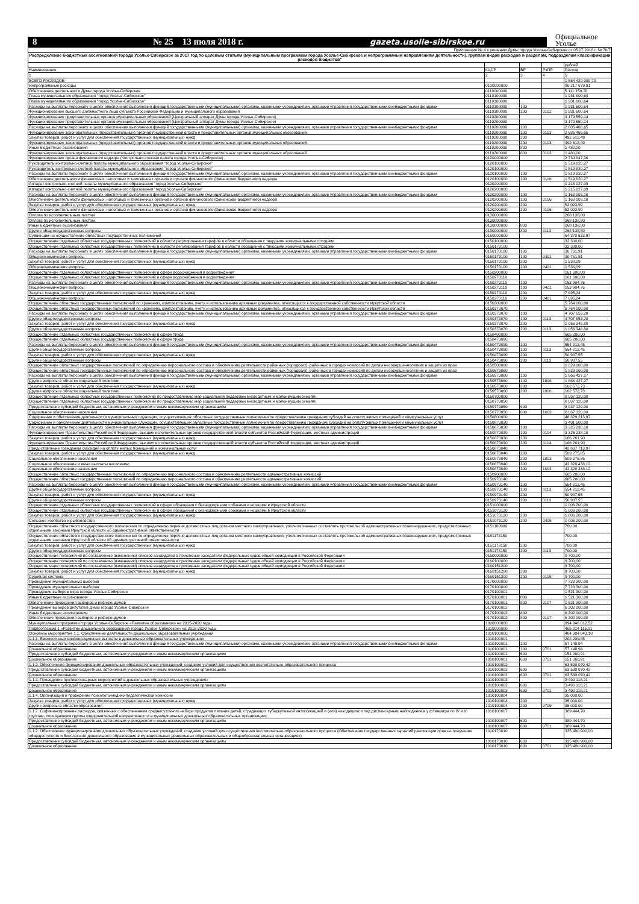8 № 25 13 июля 2018 г. gazeta.usolie-sibirskoe.ru
Официальное
Усолье
| Приложение № 4 к решению Думы города Усолье-Сибирское от 05.07.2018 г. № 70/7 | | | | |
| Распределение бюджетных ассигнований города Усолье-Сибирское за 2017 год по целевым статьям (муниципальным программам города Усолье-Сибирское и непрограммным направлениям деятельности), группам видов расходов и разделам, подразделам классификации расходов бюджетов" | | | | |
| | | | | рублей |
| Наименование | КЦСР | ВР | РзПР | Расход |
| 1 | 2 | 3 | 4 | 5 |
| ВСЕГО РАСХОДОВ | | | | 1 564 429 009,73 |
| Непрограммные расходы | 0100000000 | | | 80 217 679,91 |
| Обеспечение деятельности Думы города Усолье-Сибирское | 0110000000 | | | 5 111 159,78 |
| Глава муниципального образования "город Усолье-Сибирское" | 0110100000 | | | 1 931 600,64 |
| Глава муниципального образования "город Усолье-Сибирское" | 0110100000 | | | 1 931 600,64 |
| Расходы на выплаты персоналу в целях обеспечения выполнения функций государственными (муниципальными) органами, казенными учреждениями, органами управления государственными внебюджетными фондами | 0110100000 | 100 | | 1 931 600,64 |
| Функционирование высшего должностного лица субъекта Российской Федерации и муниципального образования | 0110100000 | 100 | 0102 | 1 931 600,64 |
| Функционирование представительных органов муниципальных образований (Центральный аппарат Думы города Усолье-Сибирское) | 0110200000 | | | 3 179 559,14 |
| Функционирование представительных органов муниципальных образований (Центральный аппарат Думы города Усолье-Сибирское) | 0110200000 | | | 3 179 559,14 |
| Расходы на выплаты персоналу в целях обеспечения выполнения функций государственными (муниципальными) органами, казенными учреждениями, органами управления государственными внебюджетными фондами | 0110200000 | 100 | | 2 685 466,65 |
| Функционирование законодательных (представительных) органов государственной власти и представительных органов муниципальных образований | 0110200000 | 100 | 0103 | 2 685 466,65 |
| Закупка товаров, работ и услуг для обеспечения государственных (муниципальных) нужд | 0110200000 | 200 | | 492 612,49 |
| Функционирование законодательных (представительных) органов государственной власти и представительных органов муниципальных образований | 0110200000 | 200 | 0103 | 492 612,49 |
| Иные бюджетные ассигнования | 0110200000 | 800 | | 1 480,00 |
| Функционирование законодательных (представительных) органов государственной власти и представительных органов муниципальных образований | 0110200000 | 800 | 0103 | 1 480,00 |
| Функционирование органа финансового надзора (Контрольно-счетная палата города Усолье-Сибирское) | 0120000000 | | | 2 734 847,36 |
| Руководитель контрольно-счетной палаты муниципального образования "город Усолье-Сибирское" | 0120100000 | | | 1 519 820,27 |
| Руководитель контрольно-счетной палаты муниципального образования "город Усолье-Сибирское" | 0120100000 | | | 1 519 820,27 |
| Расходы на выплаты персоналу в целях обеспечения выполнения функций государственными (муниципальными) органами, казенными учреждениями, органами управления государственными внебюджетными фондами | 0120100000 | 100 | | 1 519 820,27 |
| Обеспечение деятельности финансовых, налоговых и таможенных органов и органов финансового (финансово-бюджетного) надзора | 0120100000 | 100 | 0106 | 1 519 820,27 |
| Аппарат контрольно-счетной палаты муниципального образования "город Усолье-Сибирское" | 0120200000 | | | 1 215 027,09 |
| Аппарат контрольно-счетной палаты муниципального образования "город Усолье-Сибирское" | 0120200000 | | | 1 215 027,09 |
| Расходы на выплаты персоналу в целях обеспечения выполнения функций государственными (муниципальными) органами, казенными учреждениями, органами управления государственными внебюджетными фондами | 0120200000 | 100 | | 1 163 003,10 |
| Обеспечение деятельности финансовых, налоговых и таможенных органов и органов финансового (финансово-бюджетного) надзора | 0120200000 | 100 | 0106 | 1 163 003,10 |
| Закупка товаров, работ и услуг для обеспечения государственных (муниципальных) нужд | 0120200000 | 200 | | 52 023,99 |
| Обеспечение деятельности финансовых, налоговых и таможенных органов и органов финансового (финансово-бюджетного) надзора | 0120200000 | 200 | 0106 | 52 023,99 |
| Оплата по исполнительным листам | 0130000000 | | | 268 138,80 |
| Оплата по исполнительным листам | 0130000000 | | | 268 138,80 |
| Иные бюджетные ассигнования | 0130000000 | 800 | | 268 138,80 |
| Другие общегосударственные вопросы | 0130000000 | 800 | 0113 | 268 138,80 |
| Субвенции на осуществление областных государственных полномочий | 0150000000 | | | 64 370 533,97 |
| Осуществление отдельных областных государственных полномочий в области регулирования тарифов в области обращения с твердыми коммунальными отходами | 0150100000 | | | 32 300,00 |
| Осуществление отдельных областных государственных полномочий в области регулирования тарифов в области обращения с твердыми коммунальными отходами | 0150173100 | | | 32 300,00 |
| Расходы на выплаты персоналу в целях обеспечения выполнения функций государственными (муниципальными) органами, казенными учреждениями, органами управления государственными внебюджетными фондами | 0150173100 | 100 | | 30 761,91 |
| Общеэкономические вопросы | 0150173100 | 100 | 0401 | 30 761,91 |
| Закупка товаров, работ и услуг для обеспечения государственных (муниципальных) нужд | 0150173100 | 200 | | 1 538,09 |
| Общеэкономические вопросы | 0150173100 | 200 | 0401 | 1 538,09 |
| Осуществление отдельных областных государственных полномочий в сфере водоснабжения и водоотведения | 0150200000 | | | 161 600,00 |
| Осуществление отдельных областных государственных полномочий в сфере водоснабжения и водоотведения | 0150273110 | | | 161 600,00 |
| Расходы на выплаты персоналу в целях обеспечения выполнения функций государственными (муниципальными) органами, казенными учреждениями, органами управления государственными внебюджетными фондами | 0150273110 | 100 | | 153 904,76 |
| Общеэкономические вопросы | 0150273110 | 100 | 0401 | 153 904,76 |
| Закупка товаров, работ и услуг для обеспечения государственных (муниципальных) нужд | 0150273110 | 200 | | 7 695,24 |
| Общеэкономические вопросы | 0150273110 | 200 | 0401 | 7 695,24 |
| Осуществление областных государственных полномочий по хранению, комплектованию, учету и использованию архивных документов, относящихся к государственной собственности Иркутской области | 0150300000 | | | 5 764 000,00 |
| Осуществление областных государственных полномочий по хранению, комплектованию, учету и использованию архивных документов, относящихся к государственной собственности Иркутской области | 0150373070 | | | 5 764 000,00 |
| Расходы на выплаты персоналу в целях обеспечения выполнения функций государственными (муниципальными) органами, казенными учреждениями, органами управления государственными внебюджетными фондами | 0150373070 | 100 | | 4 707 653,20 |
| Другие общегосударственные вопросы | 0150373070 | 100 | 0113 | 4 707 653,20 |
| Закупка товаров, работ и услуг для обеспечения государственных (муниципальных) нужд | 0150373070 | 200 | | 1 056 346,80 |
| Другие общегосударственные вопросы | 0150373070 | 200 | 0113 | 1 056 346,80 |
| Осуществление отдельных областных государственных полномочий в сфере труда | 0150400000 | | | 605 200,00 |
| Осуществление отдельных областных государственных полномочий в сфере труда | 0150473090 | | | 605 200,00 |
| Расходы на выплаты персоналу в целях обеспечения выполнения функций государственными (муниципальными) органами, казенными учреждениями, органами управления государственными внебюджетными фондами | 0150473090 | 100 | | 554 212,45 |
| Другие общегосударственные вопросы | 0150473090 | 100 | 0113 | 554 212,45 |
| Закупка товаров, работ и услуг для обеспечения государственных (муниципальных) нужд | 0150473090 | 200 | | 50 987,55 |
| Другие общегосударственные вопросы | 0150473090 | 200 | 0113 | 50 987,55 |
| Осуществление областных государственных полномочий по определению персонального состава и обеспечению деятельности районных (городских), районных в городах комиссий по делам несовершеннолетних и защите их прав | 0150500000 | | | 1 829 000,00 |
| Осуществление областных государственных полномочий по определению персонального состава и обеспечению деятельности районных (городских), районных в городах комиссий по делам несовершеннолетних и защите их прав | 0150573060 | | | 1 829 000,00 |
| Расходы на выплаты персоналу в целях обеспечения выполнения функций государственными (муниципальными) органами, казенными учреждениями, органами управления государственными внебюджетными фондами | 0150573060 | 100 | | 1 666 427,27 |
| Другие вопросы в области социальной политики | 0150573060 | 100 | 1006 | 1 666 427,27 |
| Закупка товаров, работ и услуг для обеспечения государственных (муниципальных) нужд | 0150573060 | 200 | | 162 572,73 |
| Другие вопросы в области социальной политики | 0150573060 | 200 | 1006 | 162 572,73 |
| Осуществление отдельных областных государственных полномочий по предоставлению мер социальной поддержки многодетным и малоимущим семьям | 0150700000 | | | 8 037 120,00 |
| Осуществление отдельных областных государственных полномочий по предоставлению мер социальной поддержки многодетным и малоимущим семьям | 0150773050 | | | 8 037 120,00 |
| Предоставление субсидий бюджетным, автономным учреждениям и иным некоммерческим организациям | 0150773050 | 600 | | 8 037 120,00 |
| Социальное обеспечение населения | 0150773050 | 600 | 1003 | 8 037 120,00 |
| Содержание и обеспечение деятельности муниципальных служащих, осуществляющих областные государственные полномочия по предоставлению гражданам субсидий на оплату жилых помещений и коммунальных услуг | 0150800000 | | | 46 329 213,97 |
| Содержание и обеспечение деятельности муниципальных служащих, осуществляющих областные государственные полномочия по предоставлению гражданам субсидий на оплату жилых помещений и коммунальных услуг | 0150873030 | | | 3 491 500,00 |
| Расходы на выплаты персоналу в целях обеспечения выполнения функций государственными (муниципальными) органами, казенными учреждениями, органами управления государственными внебюджетными фондами | 0150873030 | 100 | | 3 325 238,10 |
| Функционирование Правительства Российской Федерации, высших исполнительных органов государственной власти субъектов Российской Федерации, местных администраций | 0150873030 | 100 | 0104 | 3 325 238,10 |
| Закупка товаров, работ и услуг для обеспечения государственных (муниципальных) нужд | 0150873030 | 200 | | 166 261,90 |
| Функционирование Правительства Российской Федерации, высших исполнительных органов государственной власти субъектов Российской Федерации, местных администраций | 0150873030 | 200 | 0104 | 166 261,90 |
| Предоставление гражданам субсидий на оплату жилых помещений и коммунальных услуг | 0150873040 | | | 42 837 713,97 |
| Закупка товаров, работ и услуг для обеспечения государственных (муниципальных) нужд | 0150873040 | 200 | | 509 275,85 |
| Социальное обеспечение населения | 0150873040 | 200 | 1003 | 509 275,85 |
| Социальное обеспечение и иные выплаты населению | 0150873040 | 300 | | 42 328 438,12 |
| Социальное обеспечение населения | 0150873040 | 300 | 1003 | 42 328 438,12 |
| Осуществление областных государственных полномочий по определению персонального состава и обеспечению деятельности административных комиссий | 0150900000 | | | 605 200,00 |
| Осуществление областных государственных полномочий по определению персонального состава и обеспечению деятельности административных комиссий | 0150973140 | | | 605 200,00 |
| Расходы на выплаты персоналу в целях обеспечения выполнения функций государственными (муниципальными) органами, казенными учреждениями, органами управления государственными внебюджетными фондами | 0150973140 | 100 | | 554 212,45 |
| Другие общегосударственные вопросы | 0150973140 | 100 | 0113 | 554 212,45 |
| Закупка товаров, работ и услуг для обеспечения государственных (муниципальных) нужд | 0150973140 | 200 | | 50 987,55 |
| Другие общегосударственные вопросы | 0150973140 | 200 | 0113 | 50 987,55 |
| Осуществление отдельных областных государственных полномочий в сфере обращения с безнадзорными собаками и кошками в Иркутской области | 0151000000 | | | 1 006 200,00 |
| Осуществление отдельных областных государственных полномочий в сфере обращения с безнадзорными собаками и кошками в Иркутской области | 0151073120 | | | 1 006 200,00 |
| Закупка товаров, работ и услуг для обеспечения государственных (муниципальных) нужд | 0151073120 | 200 | | 1 006 200,00 |
| Сельское хозяйство и рыболовство | 0151073120 | 200 | 0405 | 1 006 200,00 |
| Осуществление областного государственного полномочия по определению перечня должностных лиц органов местного самоуправления, уполномоченных составлять протоколы об административных правонарушениях, предусмотренных отдельными законами Иркутской области об административной ответственности | 0151100000 | | | 700,00 |
| Осуществление областного государственного полномочия по определению перечня должностных лиц органов местного самоуправления, уполномоченных составлять протоколы об административных правонарушениях, предусмотренных отдельными законами Иркутской области об административной ответственности | 0151173150 | | | 700,00 |
| Закупка товаров, работ и услуг для обеспечения государственных (муниципальных) нужд | 0151173150 | 200 | | 700,00 |
| Другие общегосударственные вопросы | 0151173150 | 200 | 0113 | 700,00 |
| Осуществление полномочий по составлению (изменению) списков кандидатов в присяжные заседатели федеральных судов общей юрисдикции в Российской Федерации | 0160000000 | | | 9 700,00 |
| Осуществление полномочий по составлению (изменению) списков кандидатов в присяжные заседатели федеральных судов общей юрисдикции в Российской Федерации | 0160100000 | | | 9 700,00 |
| Осуществление полномочий по составлению (изменению) списков кандидатов в присяжные заседатели федеральных судов общей юрисдикции в Российской Федерации | 0160151200 | | | 9 700,00 |
| Закупка товаров, работ и услуг для обеспечения государственных (муниципальных) нужд | 0160151200 | 200 | | 9 700,00 |
| Судебная система | 0160151200 | 200 | 0105 | 9 700,00 |
| Проведение муниципальных выборов | 0170000000 | | | 7 723 300,00 |
| Проведение муниципальных выборов | 0170100000 | | | 7 723 300,00 |
| Проведение выборов мэра города Усолье-Сибирское | 0170100001 | | | 1 521 300,00 |
| Иные бюджетные ассигнования | 0170100001 | 800 | | 1 521 300,00 |
| Обеспечение проведения выборов и референдумов | 0170100001 | 800 | 0107 | 1 521 300,00 |
| Проведение выборов депутатов Думы города Усолье-Сибирское | 0170100002 | | | 6 202 000,00 |
| Иные бюджетные ассигнования | 0170100002 | 800 | | 6 202 000,00 |
| Обеспечение проведения выборов и референдумов | 0170100002 | 800 | 0107 | 6 202 000,00 |
| Муниципальная программа города Усолье-Сибирское «Развитие образования» на 2015-2020 годы | 1000000000 | | | 994 946 012,52 |
| Подпрограмма 1 «Развитие дошкольного образования города Усолье-Сибирское» на 2015-2020 годы | 1010000000 | | | 405 214 115,01 |
| Основное мероприятие 1.1. Обеспечение деятельности дошкольных образовательных учреждений | 1010100000 | | | 404 304 043,18 |
| 1.1.1. Ежемесячные компенсационные выплаты в дошкольных образовательных учреждениях | 1010100001 | | | 208 209,85 |
| Расходы на выплаты персоналу в целях обеспечения выполнения функций государственными (муниципальными) органами, казенными учреждениями, органами управления государственными внебюджетными фондами | 1010100001 | 100 | | 57 148,94 |
| Дошкольное образование | 1010100001 | 100 | 0701 | 57 148,94 |
| Предоставление субсидий бюджетным, автономным учреждениям и иным некоммерческим организациям | 1010100001 | 600 | | 151 060,91 |
| Дошкольное образование | 1010100001 | 600 | 0701 | 151 060,91 |
| 1.1.2. Обеспечение функционирования дошкольных образовательных учреждений, создание условий для осуществления воспитательно-образовательного процесса | 1010100002 | | | 63 530 070,42 |
| Предоставление субсидий бюджетным, автономным учреждениям и иным некоммерческим организациям | 1010100002 | 600 | | 63 530 070,42 |
| Дошкольное образование | 1010100002 | 600 | 0701 | 63 530 070,42 |
| 1.1.3. Проведение противопожарных мероприятий в дошкольных образовательных учреждениях | 1010100003 | | | 3 490 118,21 |
| Предоставление субсидий бюджетным, автономным учреждениям и иным некоммерческим организациям | 1010100003 | 600 | | 3 490 118,21 |
| Дошкольное образование | 1010100003 | 600 | 0701 | 3 490 118,21 |
| 1.1.4. Организация и проведение психолого-медико-педагогической комиссии | 1010100004 | | | 35 000,00 |
| Закупка товаров, работ и услуг для обеспечения государственных (муниципальных) нужд | 1010100004 | 200 | | 35 000,00 |
| Другие вопросы в области образования | 1010100004 | 200 | 0709 | 35 000,00 |
| 1.1.7. Софинансирование расходов, связанных с обеспечением среднесуточного набора продуктов питания детей, страдающих туберкулезной интоксикацией и (или) находящихся под диспансерным наблюдением у фтизиатра по IV и VI группам, посещающим группы оздоровительной направленности в муниципальных дошкольных образовательных организациях | 1010100007 | | | 389 444,70 |
| Предоставление субсидий бюджетным, автономным учреждениям и иным некоммерческим организациям | 1010100007 | 600 | | 389 444,70 |
| Дошкольное образование | 1010100007 | 600 | 0701 | 389 444,70 |
| 1.1.2. Обеспечение функционирования дошкольных образовательных учреждений, создание условий для осуществления воспитательно-образовательного процесса (Обеспечение государственных гарантий реализации прав на получение общедоступного и бесплатного дошкольного образования в муниципальных дошкольных образовательных и общеобразовательных организациях) | 1010173010 | | | 335 480 900,00 |
| Предоставление субсидий бюджетным, автономным учреждениям и иным некоммерческим организациям | 1010173010 | 600 | | 335 480 900,00 |
| Дошкольное образование | 1010173010 | 600 | 0701 | 335 480 900,00 |